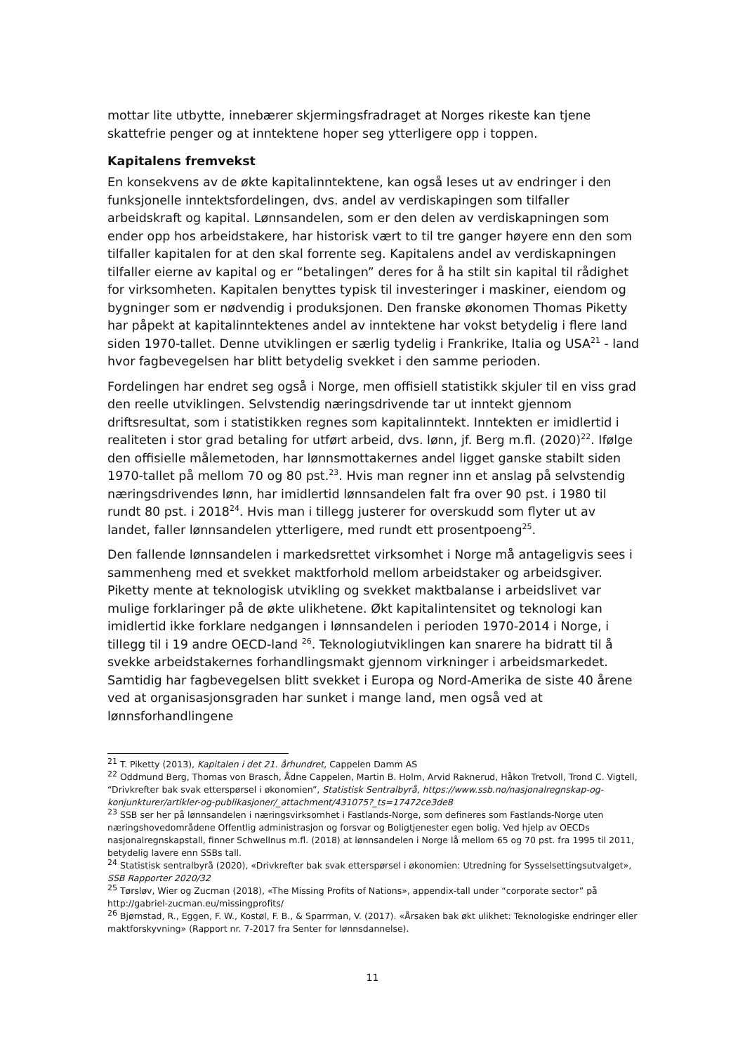mottar lite utbytte, innebærer skjermingsfradraget at Norges rikeste kan tjene skattefrie penger og at inntektene hoper seg ytterligere opp i toppen.
Kapitalens fremvekst
En konsekvens av de økte kapitalinntektene, kan også leses ut av endringer i den funksjonelle inntektsfordelingen, dvs. andel av verdiskapingen som tilfaller arbeidskraft og kapital. Lønnsandelen, som er den delen av verdiskapningen som ender opp hos arbeidstakere, har historisk vært to til tre ganger høyere enn den som tilfaller kapitalen for at den skal forrente seg. Kapitalens andel av verdiskapningen tilfaller eierne av kapital og er “betalingen” deres for å ha stilt sin kapital til rådighet for virksomheten. Kapitalen benyttes typisk til investeringer i maskiner, eiendom og bygninger som er nødvendig i produksjonen. Den franske økonomen Thomas Piketty har påpekt at kapitalinntektenes andel av inntektene har vokst betydelig i flere land siden 1970-tallet. Denne utviklingen er særlig tydelig i Frankrike, Italia og USA<sup>21</sup> - land hvor fagbevegelsen har blitt betydelig svekket i den samme perioden.
Fordelingen har endret seg også i Norge, men offisiell statistikk skjuler til en viss grad den reelle utviklingen. Selvstendig næringsdrivende tar ut inntekt gjennom driftsresultat, som i statistikken regnes som kapitalinntekt. Inntekten er imidlertid i realiteten i stor grad betaling for utført arbeid, dvs. lønn, jf. Berg m.fl. (2020)<sup>22</sup>. Ifølge den offisielle målemetoden, har lønnsmottakernes andel ligget ganske stabilt siden 1970-tallet på mellom 70 og 80 pst.<sup>23</sup>. Hvis man regner inn et anslag på selvstendig næringsdrivendes lønn, har imidlertid lønnsandelen falt fra over 90 pst. i 1980 til rundt 80 pst. i 2018<sup>24</sup>. Hvis man i tillegg justerer for overskudd som flyter ut av landet, faller lønnsandelen ytterligere, med rundt ett prosentpoeng<sup>25</sup>.
Den fallende lønnsandelen i markedsrettet virksomhet i Norge må antageligvis sees i sammenheng med et svekket maktforhold mellom arbeidstaker og arbeidsgiver. Piketty mente at teknologisk utvikling og svekket maktbalanse i arbeidslivet var mulige forklaringer på de økte ulikhetene. Økt kapitalintensitet og teknologi kan imidlertid ikke forklare nedgangen i lønnsandelen i perioden 1970-2014 i Norge, i tillegg til i 19 andre OECD-land <sup>26</sup>. Teknologiutviklingen kan snarere ha bidratt til å svekke arbeidstakernes forhandlingsmakt gjennom virkninger i arbeidsmarkedet. Samtidig har fagbevegelsen blitt svekket i Europa og Nord-Amerika de siste 40 årene ved at organisasjonsgraden har sunket i mange land, men også ved at lønnsforhandlingene
<sup>21</sup> T. Piketty (2013), Kapitalen i det 21. århundret, Cappelen Damm AS
<sup>22</sup> Oddmund Berg, Thomas von Brasch, Ådne Cappelen, Martin B. Holm, Arvid Raknerud, Håkon Tretvoll, Trond C. Vigtell, “Drivkrefter bak svak etterspørsel i økonomien”, Statistisk Sentralbyrå, https://www.ssb.no/nasjonalregnskap-og-konjunkturer/artikler-og-publikasjoner/_attachment/431075?_ts=17472ce3de8
<sup>23</sup> SSB ser her på lønnsandelen i næringsvirksomhet i Fastlands-Norge, som defineres som Fastlands-Norge uten næringshovedområdene Offentlig administrasjon og forsvar og Boligtjenester egen bolig. Ved hjelp av OECDs nasjonalregnskapstall, finner Schwellnus m.fl. (2018) at lønnsandelen i Norge lå mellom 65 og 70 pst. fra 1995 til 2011, betydelig lavere enn SSBs tall.
<sup>24</sup> Statistisk sentralbyrå (2020), «Drivkrefter bak svak etterspørsel i økonomien: Utredning for Sysselsettingsutvalget», SSB Rapporter 2020/32
<sup>25</sup> Tørsløv, Wier og Zucman (2018), «The Missing Profits of Nations», appendix-tall under “corporate sector” på http://gabriel-zucman.eu/missingprofits/
<sup>26</sup> Bjørnstad, R., Eggen, F. W., Kostøl, F. B., & Sparrman, V. (2017). «Årsaken bak økt ulikhet: Teknologiske endringer eller maktforskyvning» (Rapport nr. 7-2017 fra Senter for lønnsdannelse).
11